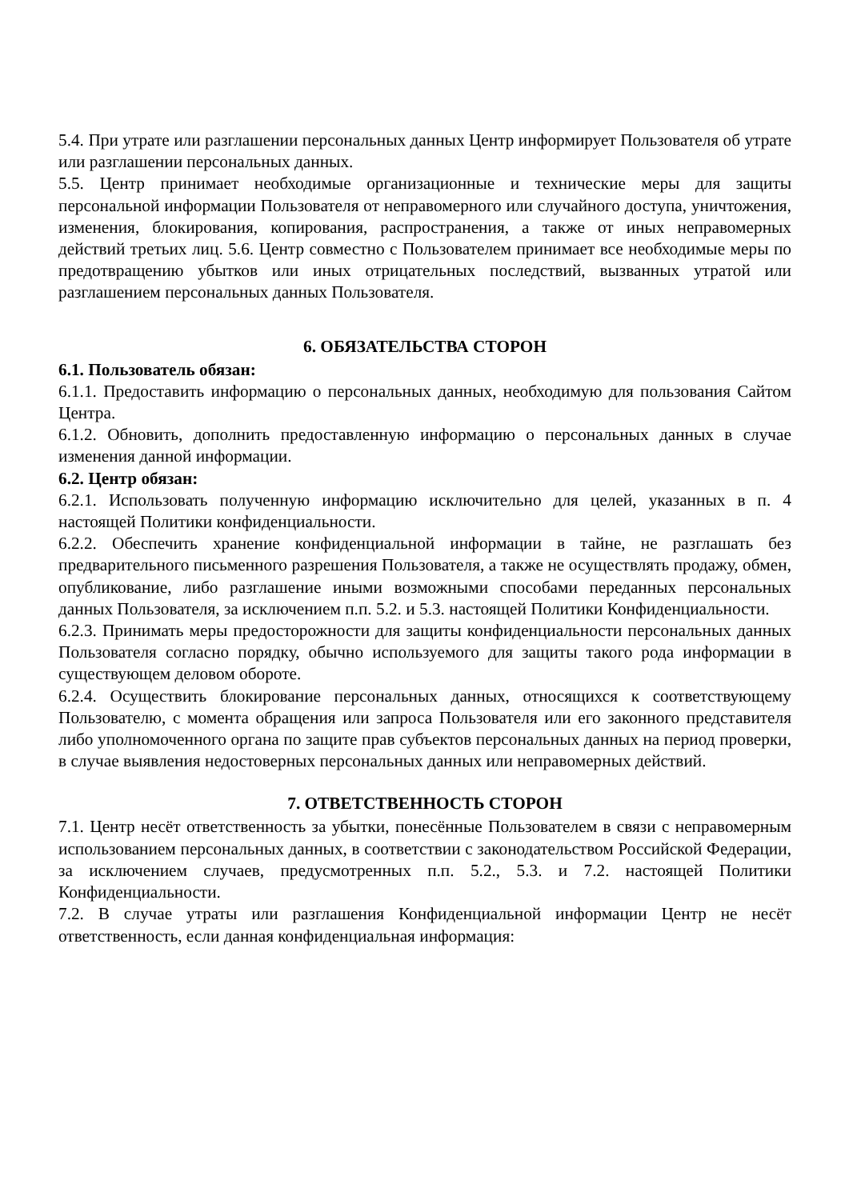5.4. При утрате или разглашении персональных данных Центр информирует Пользователя об утрате или разглашении персональных данных.
5.5. Центр принимает необходимые организационные и технические меры для защиты персональной информации Пользователя от неправомерного или случайного доступа, уничтожения, изменения, блокирования, копирования, распространения, а также от иных неправомерных действий третьих лиц. 5.6. Центр совместно с Пользователем принимает все необходимые меры по предотвращению убытков или иных отрицательных последствий, вызванных утратой или разглашением персональных данных Пользователя.
6. ОБЯЗАТЕЛЬСТВА СТОРОН
6.1. Пользователь обязан:
6.1.1. Предоставить информацию о персональных данных, необходимую для пользования Сайтом Центра.
6.1.2. Обновить, дополнить предоставленную информацию о персональных данных в случае изменения данной информации.
6.2. Центр обязан:
6.2.1. Использовать полученную информацию исключительно для целей, указанных в п. 4 настоящей Политики конфиденциальности.
6.2.2. Обеспечить хранение конфиденциальной информации в тайне, не разглашать без предварительного письменного разрешения Пользователя, а также не осуществлять продажу, обмен, опубликование, либо разглашение иными возможными способами переданных персональных данных Пользователя, за исключением п.п. 5.2. и 5.3. настоящей Политики Конфиденциальности.
6.2.3. Принимать меры предосторожности для защиты конфиденциальности персональных данных Пользователя согласно порядку, обычно используемого для защиты такого рода информации в существующем деловом обороте.
6.2.4. Осуществить блокирование персональных данных, относящихся к соответствующему Пользователю, с момента обращения или запроса Пользователя или его законного представителя либо уполномоченного органа по защите прав субъектов персональных данных на период проверки, в случае выявления недостоверных персональных данных или неправомерных действий.
7. ОТВЕТСТВЕННОСТЬ СТОРОН
7.1. Центр несёт ответственность за убытки, понесённые Пользователем в связи с неправомерным использованием персональных данных, в соответствии с законодательством Российской Федерации, за исключением случаев, предусмотренных п.п. 5.2., 5.3. и 7.2. настоящей Политики Конфиденциальности.
7.2. В случае утраты или разглашения Конфиденциальной информации Центр не несёт ответственность, если данная конфиденциальная информация: